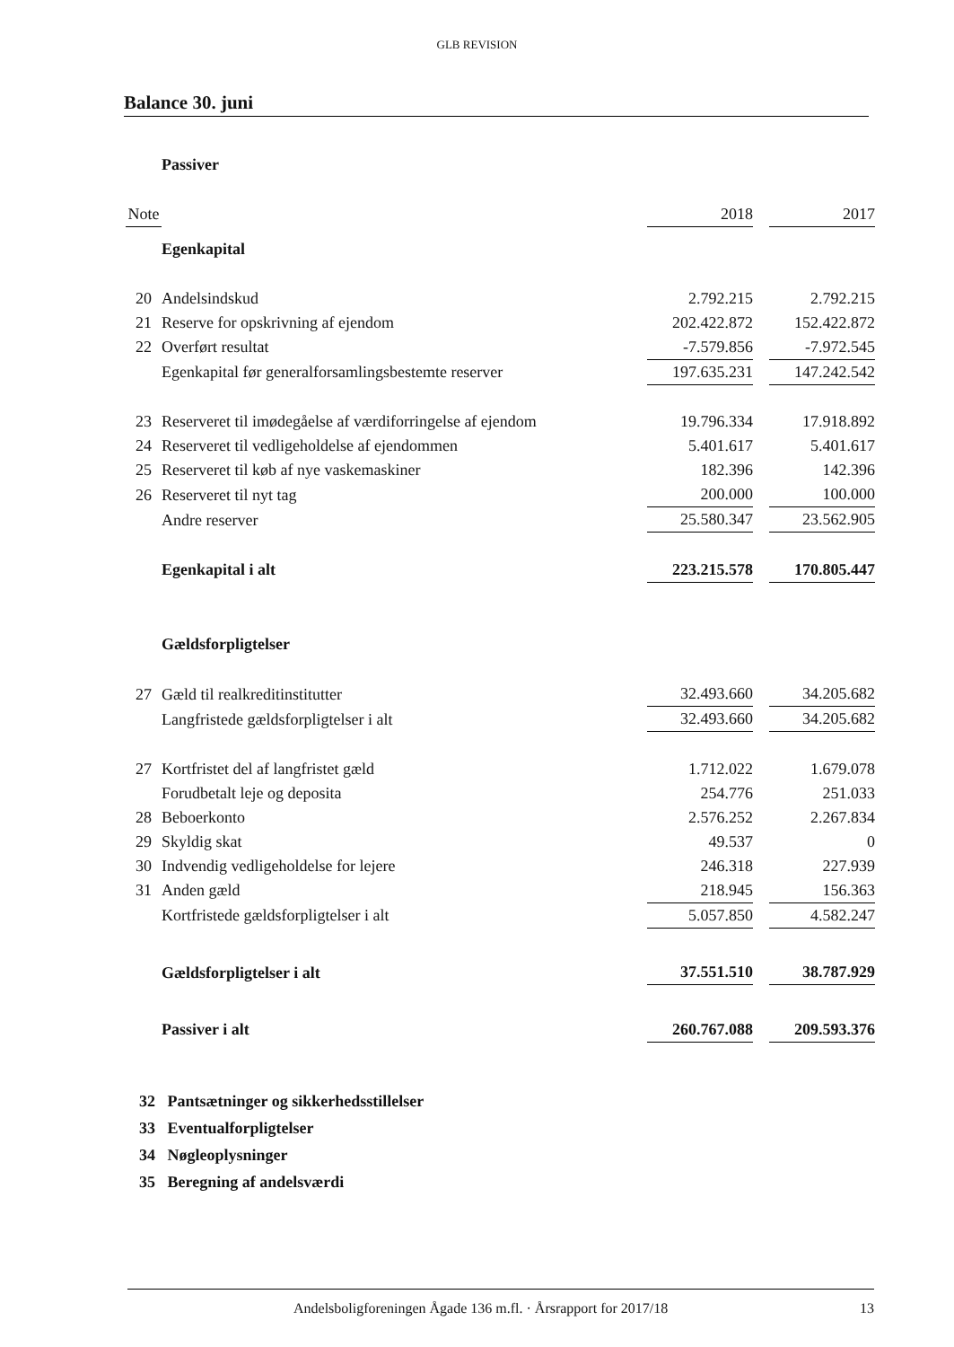GLB REVISION
Balance 30. juni
| | Passiver | | | |
| Note | | 2018 | | 2017 |
| | Egenkapital | | | |
| 20 | Andelsindskud | 2.792.215 | | 2.792.215 |
| 21 | Reserve for opskrivning af ejendom | 202.422.872 | | 152.422.872 |
| 22 | Overført resultat | -7.579.856 | | -7.972.545 |
| | Egenkapital før generalforsamlingsbestemte reserver | 197.635.231 | | 147.242.542 |
| 23 | Reserveret til imødegåelse af værdiforringelse af ejendom | 19.796.334 | | 17.918.892 |
| 24 | Reserveret til vedligeholdelse af ejendommen | 5.401.617 | | 5.401.617 |
| 25 | Reserveret til køb af nye vaskemaskiner | 182.396 | | 142.396 |
| 26 | Reserveret til nyt tag | 200.000 | | 100.000 |
| | Andre reserver | 25.580.347 | | 23.562.905 |
| | Egenkapital i alt | 223.215.578 | | 170.805.447 |
| | Gældsforpligtelser | | | |
| 27 | Gæld til realkreditinstitutter | 32.493.660 | | 34.205.682 |
| | Langfristede gældsforpligtelser i alt | 32.493.660 | | 34.205.682 |
| 27 | Kortfristet del af langfristet gæld | 1.712.022 | | 1.679.078 |
| | Forudbetalt leje og deposita | 254.776 | | 251.033 |
| 28 | Beboerkonto | 2.576.252 | | 2.267.834 |
| 29 | Skyldig skat | 49.537 | | 0 |
| 30 | Indvendig vedligeholdelse for lejere | 246.318 | | 227.939 |
| 31 | Anden gæld | 218.945 | | 156.363 |
| | Kortfristede gældsforpligtelser i alt | 5.057.850 | | 4.582.247 |
| | Gældsforpligtelser i alt | 37.551.510 | | 38.787.929 |
| | Passiver i alt | 260.767.088 | | 209.593.376 |
32 Pantsætninger og sikkerhedsstillelser
33 Eventualforpligtelser
34 Nøgleoplysninger
35 Beregning af andelsværdi
Andelsboligforeningen Ågade 136 m.fl. · Årsrapport for 2017/18 13